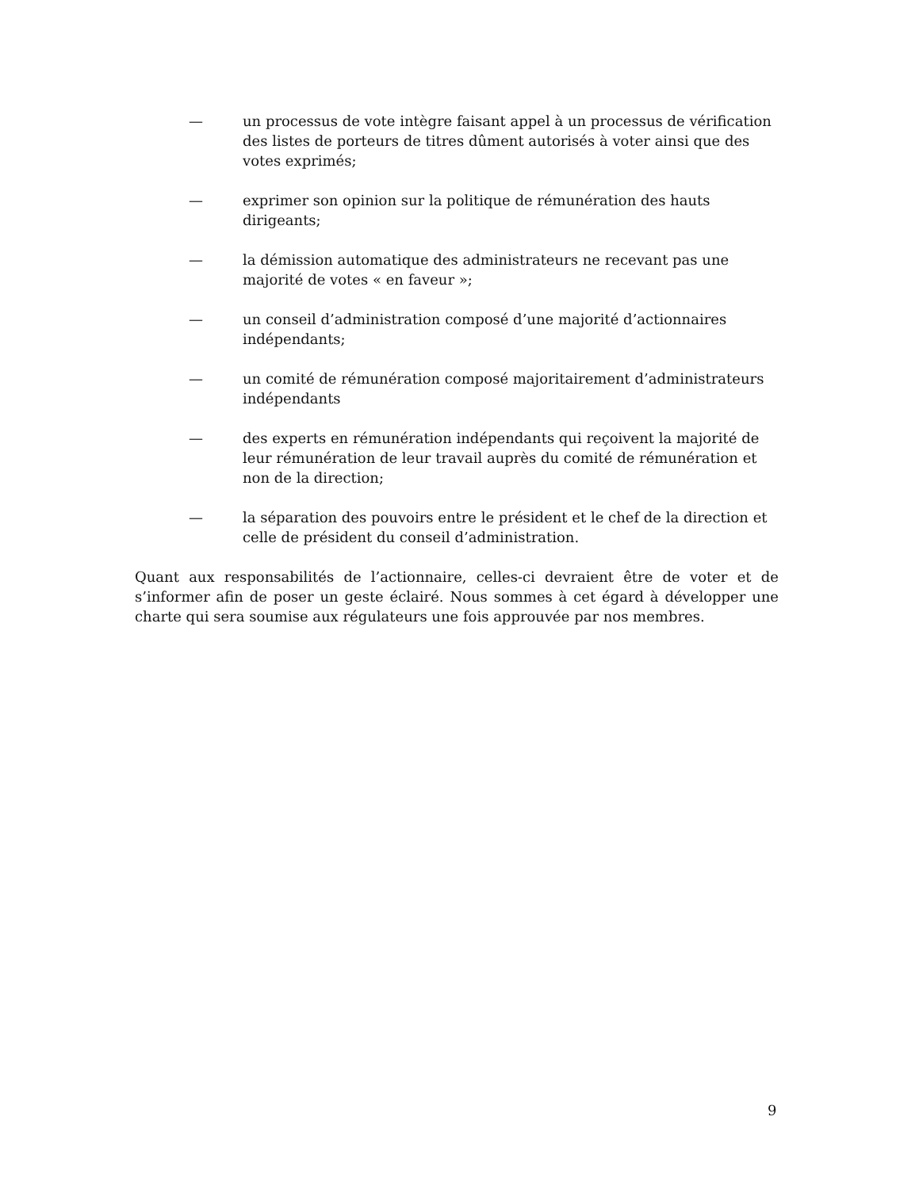— un processus de vote intègre faisant appel à un processus de vérification des listes de porteurs de titres dûment autorisés à voter ainsi que des votes exprimés;
— exprimer son opinion sur la politique de rémunération des hauts dirigeants;
— la démission automatique des administrateurs ne recevant pas une majorité de votes « en faveur »;
— un conseil d’administration composé d’une majorité d’actionnaires indépendants;
— un comité de rémunération composé majoritairement d’administrateurs indépendants
— des experts en rémunération indépendants qui reçoivent la majorité de leur rémunération de leur travail auprès du comité de rémunération et non de la direction;
— la séparation des pouvoirs entre le président et le chef de la direction et celle de président du conseil d’administration.
Quant aux responsabilités de l’actionnaire, celles-ci devraient être de voter et de s’informer afin de poser un geste éclairé. Nous sommes à cet égard à développer une charte qui sera soumise aux régulateurs une fois approuvée par nos membres.
9